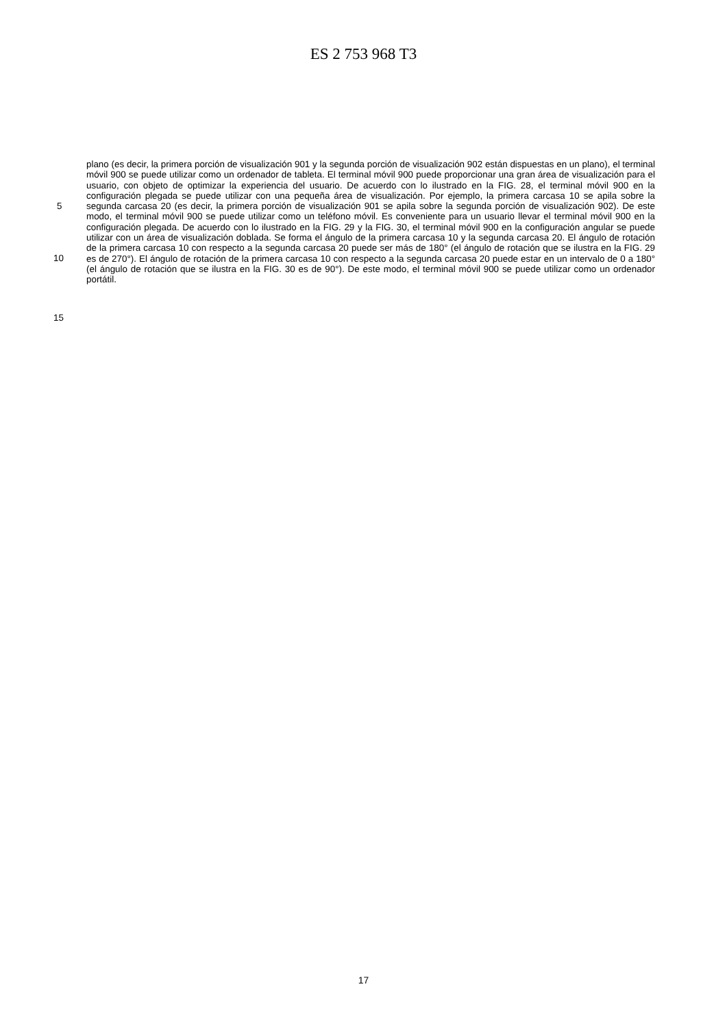ES 2 753 968 T3
5
10
15
plano (es decir, la primera porción de visualización 901 y la segunda porción de visualización 902 están dispuestas en un plano), el terminal móvil 900 se puede utilizar como un ordenador de tableta. El terminal móvil 900 puede proporcionar una gran área de visualización para el usuario, con objeto de optimizar la experiencia del usuario. De acuerdo con lo ilustrado en la FIG. 28, el terminal móvil 900 en la configuración plegada se puede utilizar con una pequeña área de visualización. Por ejemplo, la primera carcasa 10 se apila sobre la segunda carcasa 20 (es decir, la primera porción de visualización 901 se apila sobre la segunda porción de visualización 902). De este modo, el terminal móvil 900 se puede utilizar como un teléfono móvil. Es conveniente para un usuario llevar el terminal móvil 900 en la configuración plegada. De acuerdo con lo ilustrado en la FIG. 29 y la FIG. 30, el terminal móvil 900 en la configuración angular se puede utilizar con un área de visualización doblada. Se forma el ángulo de la primera carcasa 10 y la segunda carcasa 20. El ángulo de rotación de la primera carcasa 10 con respecto a la segunda carcasa 20 puede ser más de 180° (el ángulo de rotación que se ilustra en la FIG. 29 es de 270°). El ángulo de rotación de la primera carcasa 10 con respecto a la segunda carcasa 20 puede estar en un intervalo de 0 a 180° (el ángulo de rotación que se ilustra en la FIG. 30 es de 90°). De este modo, el terminal móvil 900 se puede utilizar como un ordenador portátil.
17